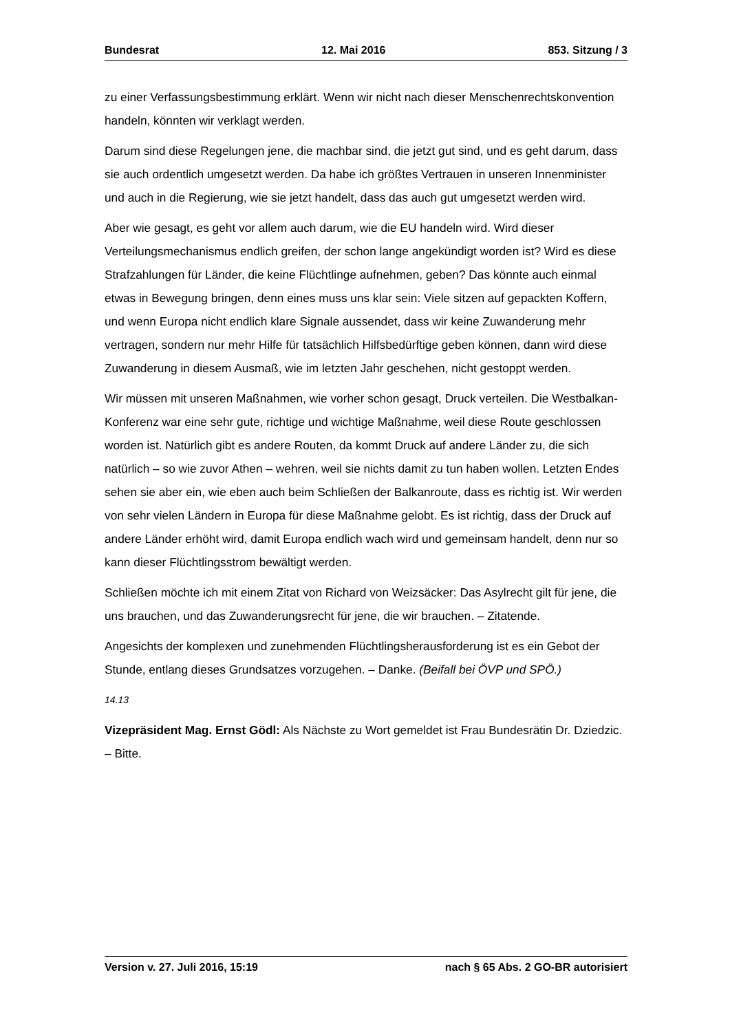Bundesrat 12. Mai 2016 853. Sitzung / 3
zu einer Verfassungsbestimmung erklärt. Wenn wir nicht nach dieser Menschenrechtskonvention handeln, könnten wir verklagt werden.
Darum sind diese Regelungen jene, die machbar sind, die jetzt gut sind, und es geht darum, dass sie auch ordentlich umgesetzt werden. Da habe ich größtes Vertrauen in unseren Innenminister und auch in die Regierung, wie sie jetzt handelt, dass das auch gut umgesetzt werden wird.
Aber wie gesagt, es geht vor allem auch darum, wie die EU handeln wird. Wird dieser Verteilungsmechanismus endlich greifen, der schon lange angekündigt worden ist? Wird es diese Strafzahlungen für Länder, die keine Flüchtlinge aufnehmen, geben? Das könnte auch einmal etwas in Bewegung bringen, denn eines muss uns klar sein: Viele sitzen auf gepackten Koffern, und wenn Europa nicht endlich klare Signale aussendet, dass wir keine Zuwanderung mehr vertragen, sondern nur mehr Hilfe für tatsächlich Hilfsbedürftige geben können, dann wird diese Zuwanderung in diesem Ausmaß, wie im letzten Jahr geschehen, nicht gestoppt werden.
Wir müssen mit unseren Maßnahmen, wie vorher schon gesagt, Druck verteilen. Die Westbalkan-Konferenz war eine sehr gute, richtige und wichtige Maßnahme, weil diese Route geschlossen worden ist. Natürlich gibt es andere Routen, da kommt Druck auf andere Länder zu, die sich natürlich – so wie zuvor Athen – wehren, weil sie nichts damit zu tun haben wollen. Letzten Endes sehen sie aber ein, wie eben auch beim Schließen der Balkanroute, dass es richtig ist. Wir werden von sehr vielen Ländern in Europa für diese Maßnahme gelobt. Es ist richtig, dass der Druck auf andere Länder erhöht wird, damit Europa endlich wach wird und gemeinsam handelt, denn nur so kann dieser Flüchtlingsstrom bewältigt werden.
Schließen möchte ich mit einem Zitat von Richard von Weizsäcker: Das Asylrecht gilt für jene, die uns brauchen, und das Zuwanderungsrecht für jene, die wir brauchen. – Zitatende.
Angesichts der komplexen und zunehmenden Flüchtlingsherausforderung ist es ein Gebot der Stunde, entlang dieses Grundsatzes vorzugehen. – Danke. (Beifall bei ÖVP und SPÖ.)
14.13
Vizepräsident Mag. Ernst Gödl: Als Nächste zu Wort gemeldet ist Frau Bundesrätin Dr. Dziedzic. – Bitte.
Version v. 27. Juli 2016, 15:19 nach § 65 Abs. 2 GO-BR autorisiert